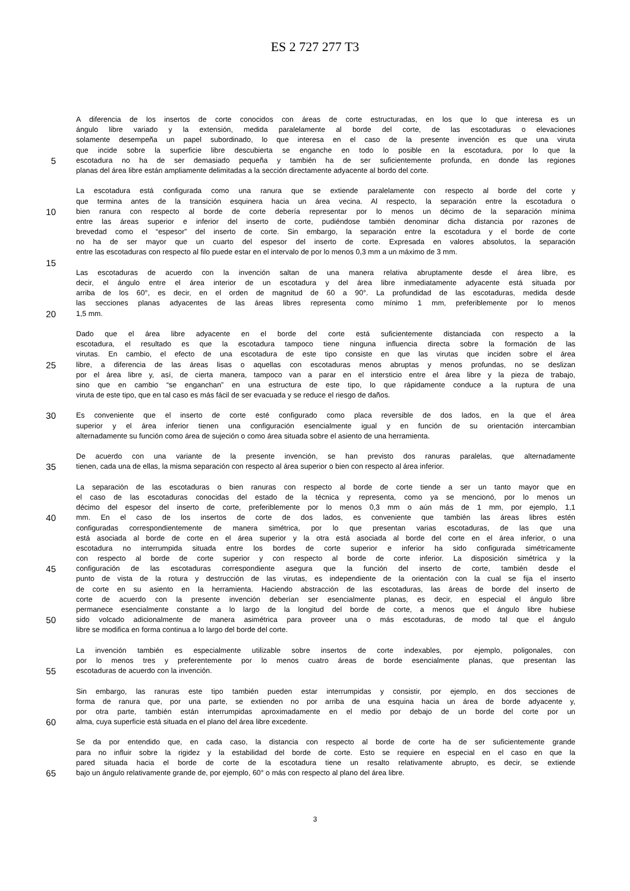ES 2 727 277 T3
A diferencia de los insertos de corte conocidos con áreas de corte estructuradas, en los que lo que interesa es un
ángulo libre variado y la extensión, medida paralelamente al borde del corte, de las escotaduras o elevaciones
solamente desempeña un papel subordinado, lo que interesa en el caso de la presente invención es que una viruta
que incide sobre la superficie libre descubierta se enganche en todo lo posible en la escotadura, por lo que la
5 escotadura no ha de ser demasiado pequeña y también ha de ser suficientemente profunda, en donde las regiones
planas del área libre están ampliamente delimitadas a la sección directamente adyacente al bordo del corte.
La escotadura está configurada como una ranura que se extiende paralelamente con respecto al borde del corte y
que termina antes de la transición esquinera hacia un área vecina. Al respecto, la separación entre la escotadura o
10 bien ranura con respecto al borde de corte debería representar por lo menos un décimo de la separación mínima
entre las áreas superior e inferior del inserto de corte, pudiéndose también denominar dicha distancia por razones de
brevedad como el “espesor” del inserto de corte. Sin embargo, la separación entre la escotadura y el borde de corte
no ha de ser mayor que un cuarto del espesor del inserto de corte. Expresada en valores absolutos, la separación
entre las escotaduras con respecto al filo puede estar en el intervalo de por lo menos 0,3 mm a un máximo de 3 mm.
15
Las escotaduras de acuerdo con la invención saltan de una manera relativa abruptamente desde el área libre, es
decir, el ángulo entre el área interior de un escotadura y del área libre inmediatamente adyacente está situada por
arriba de los 60°, es decir, en el orden de magnitud de 60 a 90°. La profundidad de las escotaduras, medida desde
las secciones planas adyacentes de las áreas libres representa como mínimo 1 mm, preferiblemente por lo menos
20 1,5 mm.
Dado que el área libre adyacente en el borde del corte está suficientemente distanciada con respecto a la
escotadura, el resultado es que la escotadura tampoco tiene ninguna influencia directa sobre la formación de las
virutas. En cambio, el efecto de una escotadura de este tipo consiste en que las virutas que inciden sobre el área
25 libre, a diferencia de las áreas lisas o aquellas con escotaduras menos abruptas y menos profundas, no se deslizan
por el área libre y, así, de cierta manera, tampoco van a parar en el intersticio entre el área libre y la pieza de trabajo,
sino que en cambio “se enganchan” en una estructura de este tipo, lo que rápidamente conduce a la ruptura de una
viruta de este tipo, que en tal caso es más fácil de ser evacuada y se reduce el riesgo de daños.
30 Es conveniente que el inserto de corte esté configurado como placa reversible de dos lados, en la que el área
superior y el área inferior tienen una configuración esencialmente igual y en función de su orientación intercambian
alternadamente su función como área de sujeción o como área situada sobre el asiento de una herramienta.
De acuerdo con una variante de la presente invención, se han previsto dos ranuras paralelas, que alternadamente
35 tienen, cada una de ellas, la misma separación con respecto al área superior o bien con respecto al área inferior.
La separación de las escotaduras o bien ranuras con respecto al borde de corte tiende a ser un tanto mayor que en
el caso de las escotaduras conocidas del estado de la técnica y representa, como ya se mencionó, por lo menos un
décimo del espesor del inserto de corte, preferiblemente por lo menos 0,3 mm o aún más de 1 mm, por ejemplo, 1,1
40 mm. En el caso de los insertos de corte de dos lados, es conveniente que también las áreas libres estén
configuradas correspondientemente de manera simétrica, por lo que presentan varias escotaduras, de las que una
está asociada al borde de corte en el área superior y la otra está asociada al borde del corte en el área inferior, o una
escotadura no interrumpida situada entre los bordes de corte superior e inferior ha sido configurada simétricamente
con respecto al borde de corte superior y con respecto al borde de corte inferior. La disposición simétrica y la
45 configuración de las escotaduras correspondiente asegura que la función del inserto de corte, también desde el
punto de vista de la rotura y destrucción de las virutas, es independiente de la orientación con la cual se fija el inserto
de corte en su asiento en la herramienta. Haciendo abstracción de las escotaduras, las áreas de borde del inserto de
corte de acuerdo con la presente invención deberían ser esencialmente planas, es decir, en especial el ángulo libre
permanece esencialmente constante a lo largo de la longitud del borde de corte, a menos que el ángulo libre hubiese
50 sido volcado adicionalmente de manera asimétrica para proveer una o más escotaduras, de modo tal que el ángulo
libre se modifica en forma continua a lo largo del borde del corte.
La invención también es especialmente utilizable sobre insertos de corte indexables, por ejemplo, poligonales, con
por lo menos tres y preferentemente por lo menos cuatro áreas de borde esencialmente planas, que presentan las
55 escotaduras de acuerdo con la invención.
Sin embargo, las ranuras este tipo también pueden estar interrumpidas y consistir, por ejemplo, en dos secciones de
forma de ranura que, por una parte, se extienden no por arriba de una esquina hacia un área de borde adyacente y,
por otra parte, también están interrumpidas aproximadamente en el medio por debajo de un borde del corte por un
60 alma, cuya superficie está situada en el plano del área libre excedente.
Se da por entendido que, en cada caso, la distancia con respecto al borde de corte ha de ser suficientemente grande
para no influir sobre la rigidez y la estabilidad del borde de corte. Esto se requiere en especial en el caso en que la
pared situada hacia el borde de corte de la escotadura tiene un resalto relativamente abrupto, es decir, se extiende
65 bajo un ángulo relativamente grande de, por ejemplo, 60° o más con respecto al plano del área libre.
3